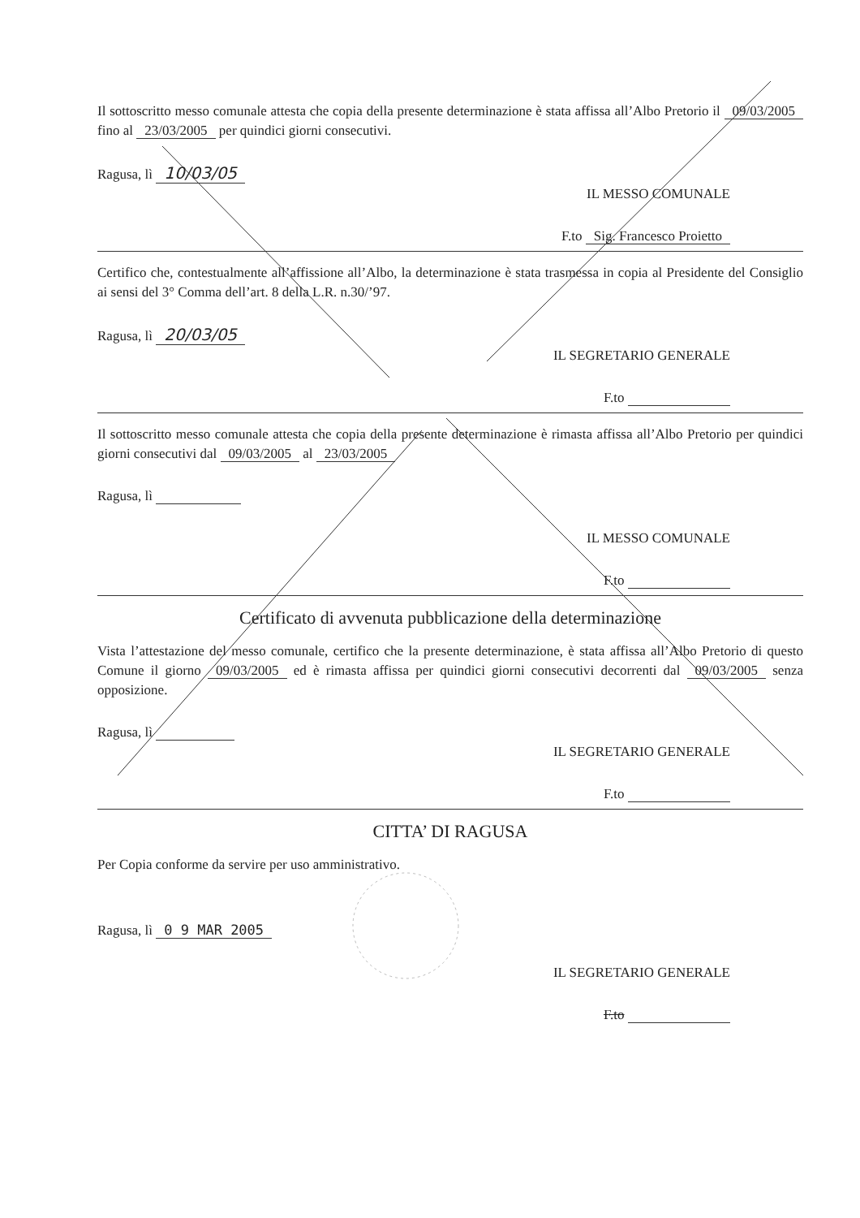Il sottoscritto messo comunale attesta che copia della presente determinazione è stata affissa all’Albo Pretorio il 09/03/2005 fino al 23/03/2005 per quindici giorni consecutivi.
Ragusa, lì 10/03/05
IL MESSO COMUNALE
F.to Sig. Francesco Proietto
Certifico che, contestualmente all’affissione all’Albo, la determinazione è stata trasmessa in copia al Presidente del Consiglio ai sensi del 3° Comma dell’art. 8 della L.R. n.30/’97.
Ragusa, lì 20/03/05
IL SEGRETARIO GENERALE
F.to
Il sottoscritto messo comunale attesta che copia della presente determinazione è rimasta affissa all’Albo Pretorio per quindici giorni consecutivi dal 09/03/2005 al 23/03/2005
Ragusa, lì
IL MESSO COMUNALE
F.to
Certificato di avvenuta pubblicazione della determinazione
Vista l’attestazione del messo comunale, certifico che la presente determinazione, è stata affissa all’Albo Pretorio di questo Comune il giorno 09/03/2005 ed è rimasta affissa per quindici giorni consecutivi decorrenti dal 09/03/2005 senza opposizione.
Ragusa, lì
IL SEGRETARIO GENERALE
F.to
CITTA’ DI RAGUSA
Per Copia conforme da servire per uso amministrativo.
Ragusa, lì 0 9 MAR 2005
IL SEGRETARIO GENERALE
F.to